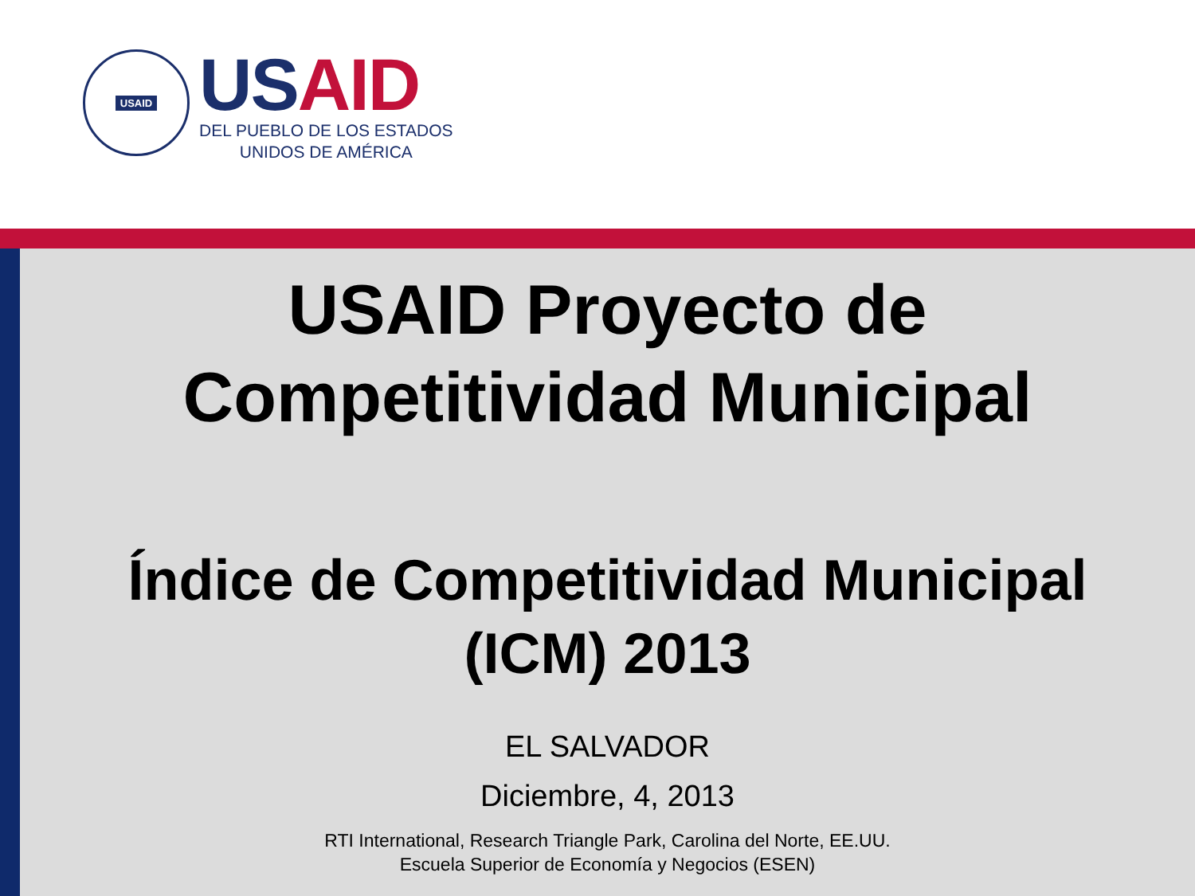USAID
US AID
DEL PUEBLO DE LOS ESTADOS
UNIDOS DE AMÉRICA
USAID Proyecto de
Competitividad Municipal
Índice de Competitividad Municipal
(ICM) 2013
EL SALVADOR
Diciembre, 4, 2013
RTI International, Research Triangle Park, Carolina del Norte, EE.UU.
Escuela Superior de Economía y Negocios (ESEN)